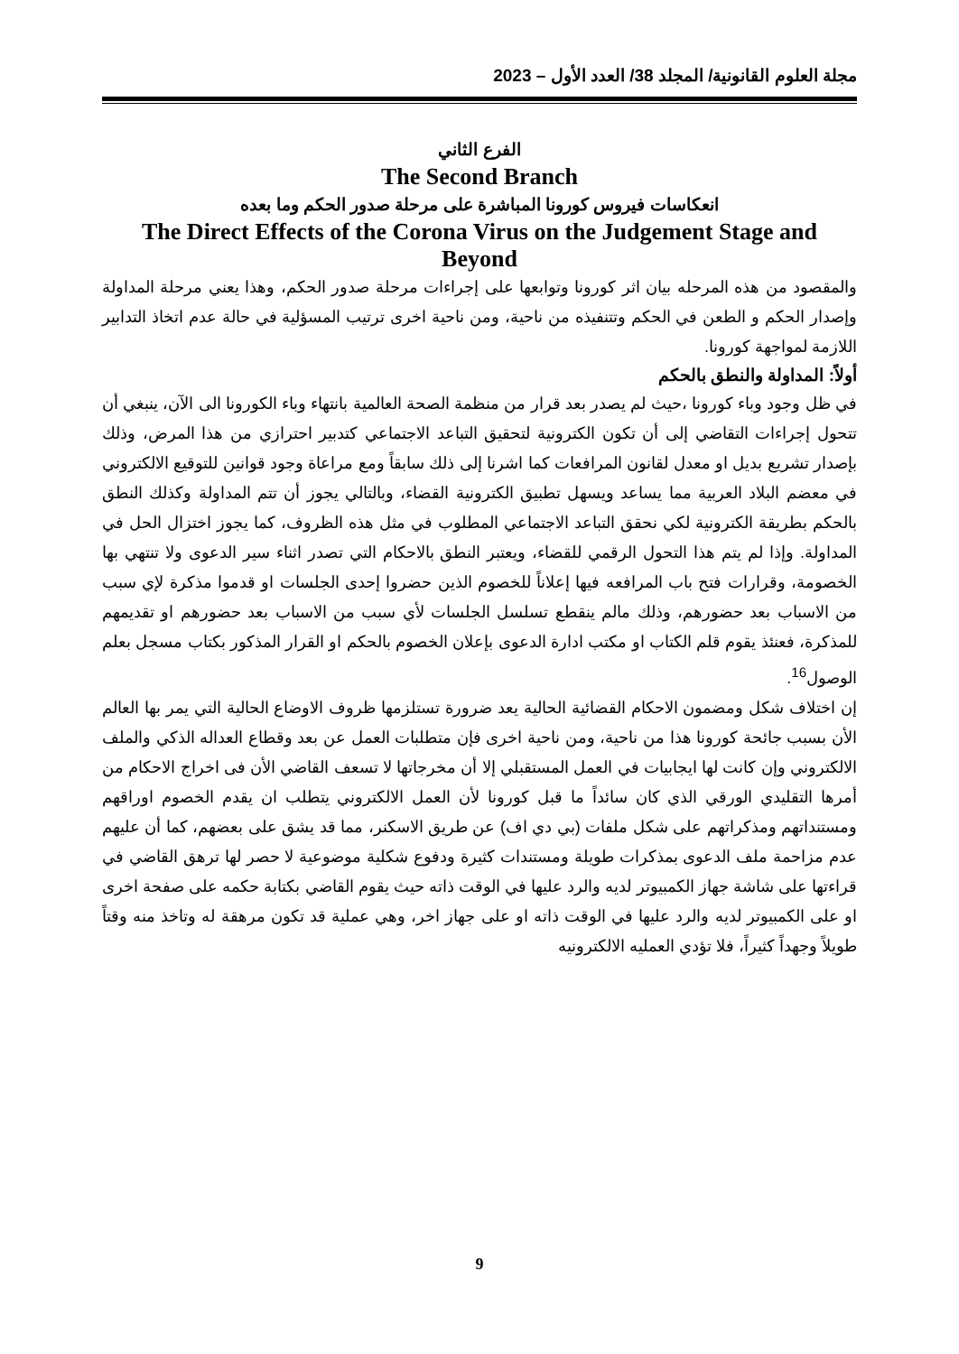مجلة العلوم القانونية/ المجلد 38/ العدد الأول – 2023
الفرع الثاني
The Second Branch
انعكاسات فيروس كورونا المباشرة على مرحلة صدور الحكم وما بعده
The Direct Effects of the Corona Virus on the Judgement Stage and Beyond
والمقصود من هذه المرحله بيان اثر كورونا وتوابعها على إجراءات مرحلة صدور الحكم، وهذا يعني مرحلة المداولة وإصدار الحكم و الطعن في الحكم وتتنفيذه من ناحية، ومن ناحية اخرى ترتيب المسؤلية في حالة عدم اتخاذ التدابير اللازمة لمواجهة كورونا.
أولاً: المداولة والنطق بالحكم
في ظل وجود وباء كورونا ،حيث لم يصدر بعد قرار من منظمة الصحة العالمية بانتهاء وباء الكورونا الى الآن، ينبغي أن تتحول إجراءات التقاضي إلى أن تكون الكترونية لتحقيق التباعد الاجتماعي كتدبير احترازي من هذا المرض، وذلك بإصدار تشريع بديل او معدل لقانون المرافعات كما اشرنا إلى ذلك سابقاً ومع مراعاة وجود قوانين للتوقيع الالكتروني في معضم البلاد العربية مما يساعد ويسهل تطبيق الكترونية القضاء، وبالتالي يجوز أن تتم المداولة وكذلك النطق بالحكم بطريقة الكترونية لكي نحقق التباعد الاجتماعي المطلوب في مثل هذه الظروف، كما يجوز اختزال الحل في المداولة. وإذا لم يتم هذا التحول الرقمي للقضاء، ويعتبر النطق بالاحكام التي تصدر اثناء سير الدعوى ولا تنتهي بها الخصومة، وقرارات فتح باب المرافعه فيها إعلاناً للخصوم الذين حضروا إحدى الجلسات او قدموا مذكرة لإي سبب من الاسباب بعد حضورهم، وذلك مالم ينقطع تسلسل الجلسات لأي سبب من الاسباب بعد حضورهم او تقديمهم للمذكرة، فعنئذ يقوم قلم الكتاب او مكتب ادارة الدعوى بإعلان الخصوم بالحكم او القرار المذكور بكتاب مسجل بعلم الوصول<sup>16</sup>.
إن اختلاف شكل ومضمون الاحكام القضائية الحالية يعد ضرورة تستلزمها ظروف الاوضاع الحالية التي يمر بها العالم الأن بسبب جائحة كورونا هذا من ناحية، ومن ناحية اخرى فإن متطلبات العمل عن بعد وقطاع العداله الذكي والملف الالكتروني وإن كانت لها ايجابيات في العمل المستقبلي إلا أن مخرجاتها لا تسعف القاضي الأن فى اخراج الاحكام من أمرها التقليدي الورقي الذي كان سائداً ما قبل كورونا لأن العمل الالكتروني يتطلب ان يقدم الخصوم اوراقهم ومستنداتهم ومذكراتهم على شكل ملفات (بي دي اف) عن طريق الاسكنر، مما قد يشق على بعضهم، كما أن عليهم عدم مزاحمة ملف الدعوى بمذكرات طويلة ومستندات كثيرة ودفوع شكلية موضوعية لا حصر لها ترهق القاضي في قراءتها على شاشة جهاز الكمبيوتر لديه والرد عليها في الوقت ذاته حيث يقوم القاضي بكتابة حكمه على صفحة اخرى او على الكمبيوتر لديه والرد عليها في الوقت ذاته او على جهاز اخر، وهي عملية قد تكون مرهقة له وتاخذ منه وقتاً طويلاً وجهداً كثيراً، فلا تؤدي العمليه الالكترونيه
9